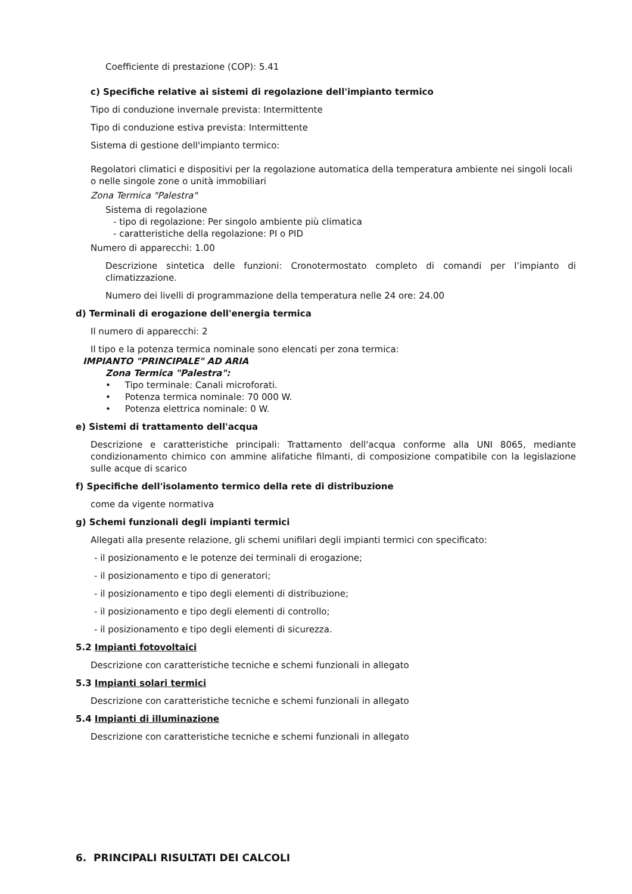Coefficiente di prestazione (COP): 5.41
c) Specifiche relative ai sistemi di regolazione dell'impianto termico
Tipo di conduzione invernale prevista: Intermittente
Tipo di conduzione estiva prevista: Intermittente
Sistema di gestione dell'impianto termico:
Regolatori climatici e dispositivi per la regolazione automatica della temperatura ambiente nei singoli locali o nelle singole zone o unità immobiliari
Zona Termica "Palestra"
Sistema di regolazione
- tipo di regolazione: Per singolo ambiente più climatica
- caratteristiche della regolazione: PI o PID
Numero di apparecchi: 1.00
Descrizione sintetica delle funzioni: Cronotermostato completo di comandi per l’impianto di climatizzazione.
Numero dei livelli di programmazione della temperatura nelle 24 ore: 24.00
d) Terminali di erogazione dell'energia termica
Il numero di apparecchi: 2
Il tipo e la potenza termica nominale sono elencati per zona termica:
IMPIANTO "PRINCIPALE" AD ARIA
Zona Termica "Palestra":
• Tipo terminale: Canali microforati.
• Potenza termica nominale: 70 000 W.
• Potenza elettrica nominale: 0 W.
e) Sistemi di trattamento dell'acqua
Descrizione e caratteristiche principali: Trattamento dell'acqua conforme alla UNI 8065, mediante condizionamento chimico con ammine alifatiche filmanti, di composizione compatibile con la legislazione sulle acque di scarico
f) Specifiche dell'isolamento termico della rete di distribuzione
come da vigente normativa
g) Schemi funzionali degli impianti termici
Allegati alla presente relazione, gli schemi unifilari degli impianti termici con specificato:
- il posizionamento e le potenze dei terminali di erogazione;
- il posizionamento e tipo di generatori;
- il posizionamento e tipo degli elementi di distribuzione;
- il posizionamento e tipo degli elementi di controllo;
- il posizionamento e tipo degli elementi di sicurezza.
5.2 Impianti fotovoltaici
Descrizione con caratteristiche tecniche e schemi funzionali in allegato
5.3 Impianti solari termici
Descrizione con caratteristiche tecniche e schemi funzionali in allegato
5.4 Impianti di illuminazione
Descrizione con caratteristiche tecniche e schemi funzionali in allegato
6. PRINCIPALI RISULTATI DEI CALCOLI